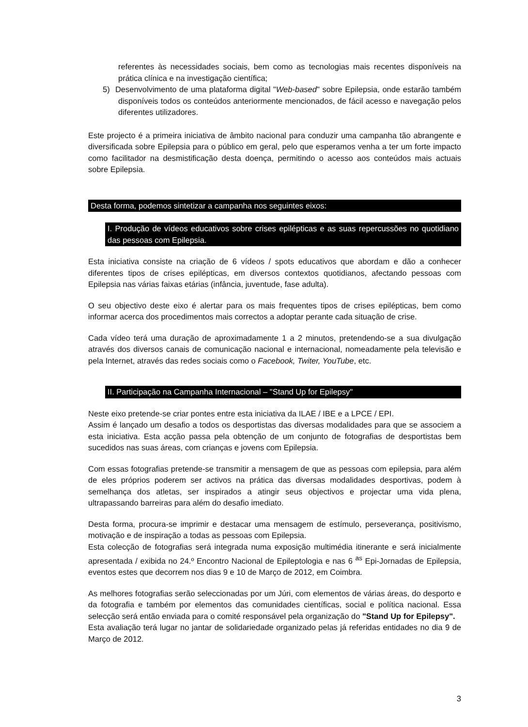referentes às necessidades sociais, bem como as tecnologias mais recentes disponíveis na prática clínica e na investigação científica;
5) Desenvolvimento de uma plataforma digital "Web-based" sobre Epilepsia, onde estarão também disponíveis todos os conteúdos anteriormente mencionados, de fácil acesso e navegação pelos diferentes utilizadores.
Este projecto é a primeira iniciativa de âmbito nacional para conduzir uma campanha tão abrangente e diversificada sobre Epilepsia para o público em geral, pelo que esperamos venha a ter um forte impacto como facilitador na desmistificação desta doença, permitindo o acesso aos conteúdos mais actuais sobre Epilepsia.
Desta forma, podemos sintetizar a campanha nos seguintes eixos:
I. Produção de vídeos educativos sobre crises epilépticas e as suas repercussões no quotidiano das pessoas com Epilepsia.
Esta iniciativa consiste na criação de 6 vídeos / spots educativos que abordam e dão a conhecer diferentes tipos de crises epilépticas, em diversos contextos quotidianos, afectando pessoas com Epilepsia nas várias faixas etárias (infância, juventude, fase adulta).
O seu objectivo deste eixo é alertar para os mais frequentes tipos de crises epilépticas, bem como informar acerca dos procedimentos mais correctos a adoptar perante cada situação de crise.
Cada vídeo terá uma duração de aproximadamente 1 a 2 minutos, pretendendo-se a sua divulgação através dos diversos canais de comunicação nacional e internacional, nomeadamente pela televisão e pela Internet, através das redes sociais como o Facebook, Twiter, YouTube, etc.
II. Participação na Campanha Internacional – "Stand Up for Epilepsy"
Neste eixo pretende-se criar pontes entre esta iniciativa da ILAE / IBE e a LPCE / EPI.
Assim é lançado um desafio a todos os desportistas das diversas modalidades para que se associem a esta iniciativa. Esta acção passa pela obtenção de um conjunto de fotografias de desportistas bem sucedidos nas suas áreas, com crianças e jovens com Epilepsia.
Com essas fotografias pretende-se transmitir a mensagem de que as pessoas com epilepsia, para além de eles próprios poderem ser activos na prática das diversas modalidades desportivas, podem à semelhança dos atletas, ser inspirados a atingir seus objectivos e projectar uma vida plena, ultrapassando barreiras para além do desafio imediato.
Desta forma, procura-se imprimir e destacar uma mensagem de estímulo, perseverança, positivismo, motivação e de inspiração a todas as pessoas com Epilepsia.
Esta colecção de fotografias será integrada numa exposição multimédia itinerante e será inicialmente apresentada / exibida no 24.º Encontro Nacional de Epileptologia e nas 6 <sup>as</sup> Epi-Jornadas de Epilepsia, eventos estes que decorrem nos dias 9 e 10 de Março de 2012, em Coimbra.
As melhores fotografias serão seleccionadas por um Júri, com elementos de várias áreas, do desporto e da fotografia e também por elementos das comunidades científicas, social e política nacional. Essa selecção será então enviada para o comité responsável pela organização do "Stand Up for Epilepsy".
Esta avaliação terá lugar no jantar de solidariedade organizado pelas já referidas entidades no dia 9 de Março de 2012.
3